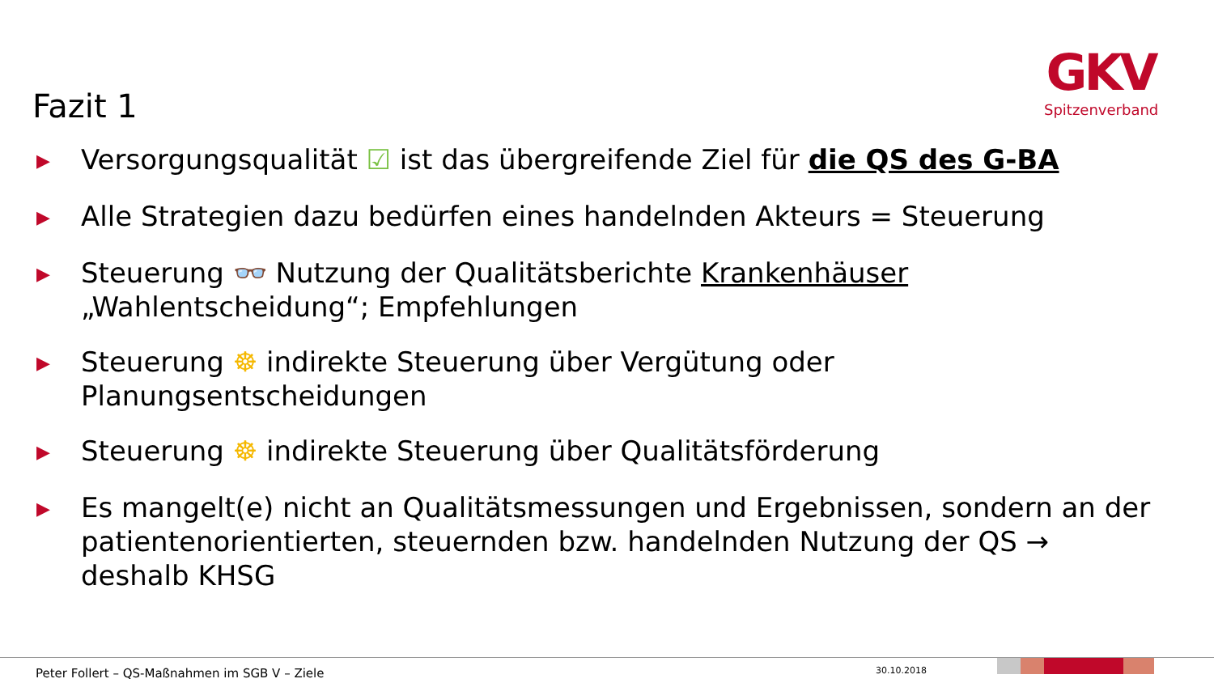GKV
Spitzenverband
Fazit 1
▶ Versorgungsqualität ☑ ist das übergreifende Ziel für die QS des G-BA
▶ Alle Strategien dazu bedürfen eines handelnden Akteurs = Steuerung
▶ Steuerung 👓 Nutzung der Qualitätsberichte Krankenhäuser „Wahlentscheidung“; Empfehlungen
▶ Steuerung ☸ indirekte Steuerung über Vergütung oder Planungsentscheidungen
▶ Steuerung ☸ indirekte Steuerung über Qualitätsförderung
▶ Es mangelt(e) nicht an Qualitätsmessungen und Ergebnissen, sondern an der patientenorientierten, steuernden bzw. handelnden Nutzung der QS → deshalb KHSG
Peter Follert – QS-Maßnahmen im SGB V – Ziele
30.10.2018